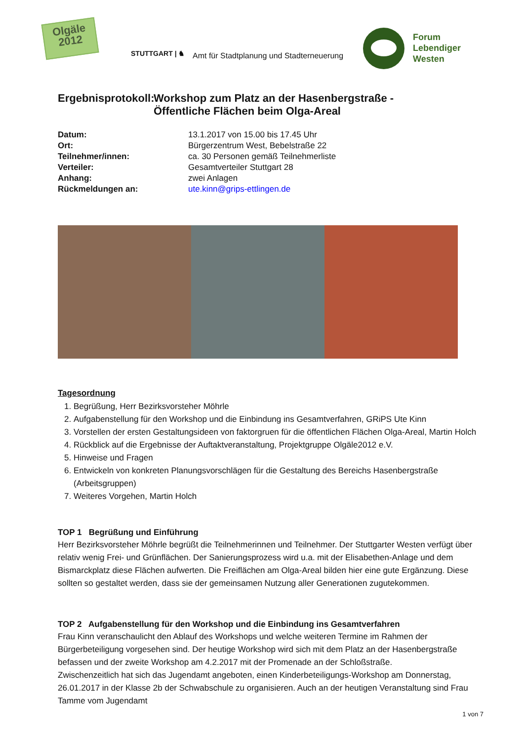Olgäle
2012
STUTTGART | ♞
Amt für Stadtplanung und Stadterneuerung
Forum
Lebendiger
Westen
Ergebnisprotokoll: Workshop zum Platz an der Hasenbergstraße -
Öffentliche Flächen beim Olga-Areal
Datum: 13.1.2017 von 15.00 bis 17.45 Uhr Ort: Bürgerzentrum West, Bebelstraße 22 Teilnehmer/innen: ca. 30 Personen gemäß Teilnehmerliste Verteiler: Gesamtverteiler Stuttgart 28 Anhang: zwei Anlagen Rückmeldungen an: ute.kinn@grips-ettlingen.de
Tagesordnung
1. Begrüßung, Herr Bezirksvorsteher Möhrle
2. Aufgabenstellung für den Workshop und die Einbindung ins Gesamtverfahren, GRiPS Ute Kinn
3. Vorstellen der ersten Gestaltungsideen von faktorgruen für die öffentlichen Flächen Olga-Areal, Martin Holch
4. Rückblick auf die Ergebnisse der Auftaktveranstaltung, Projektgruppe Olgäle2012 e.V.
5. Hinweise und Fragen
6. Entwickeln von konkreten Planungsvorschlägen für die Gestaltung des Bereichs Hasenbergstraße (Arbeitsgruppen)
7. Weiteres Vorgehen, Martin Holch
TOP 1 Begrüßung und Einführung
Herr Bezirksvorsteher Möhrle begrüßt die Teilnehmerinnen und Teilnehmer. Der Stuttgarter Westen verfügt über relativ wenig Frei- und Grünflächen. Der Sanierungsprozess wird u.a. mit der Elisabethen-Anlage und dem Bismarckplatz diese Flächen aufwerten. Die Freiflächen am Olga-Areal bilden hier eine gute Ergänzung. Diese sollten so gestaltet werden, dass sie der gemeinsamen Nutzung aller Generationen zugutekommen.
TOP 2 Aufgabenstellung für den Workshop und die Einbindung ins Gesamtverfahren
Frau Kinn veranschaulicht den Ablauf des Workshops und welche weiteren Termine im Rahmen der Bürgerbeteiligung vorgesehen sind. Der heutige Workshop wird sich mit dem Platz an der Hasenbergstraße befassen und der zweite Workshop am 4.2.2017 mit der Promenade an der Schloßstraße.
Zwischenzeitlich hat sich das Jugendamt angeboten, einen Kinderbeteiligungs-Workshop am Donnerstag, 26.01.2017 in der Klasse 2b der Schwabschule zu organisieren. Auch an der heutigen Veranstaltung sind Frau Tamme vom Jugendamt
1 von 7